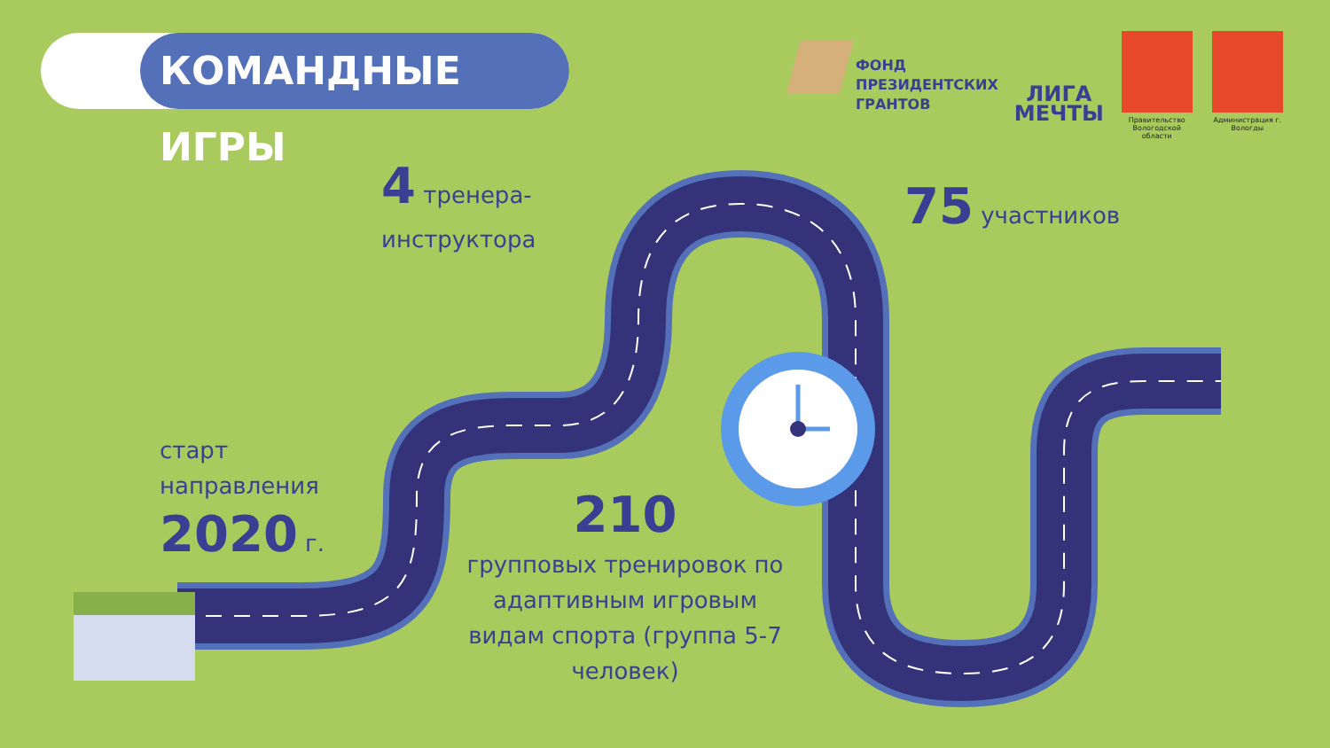КОМАНДНЫЕ ИГРЫ
ФОНД
ПРЕЗИДЕНТСКИХ
ГРАНТОВ
ЛИГА
МЕЧТЫ
Правительство Вологодской области
Администрация г. Вологды
4 тренера-
инструктора
75 участников
старт
направления
2020 г.
210
групповых тренировок по адаптивным игровым видам спорта (группа 5-7 человек)